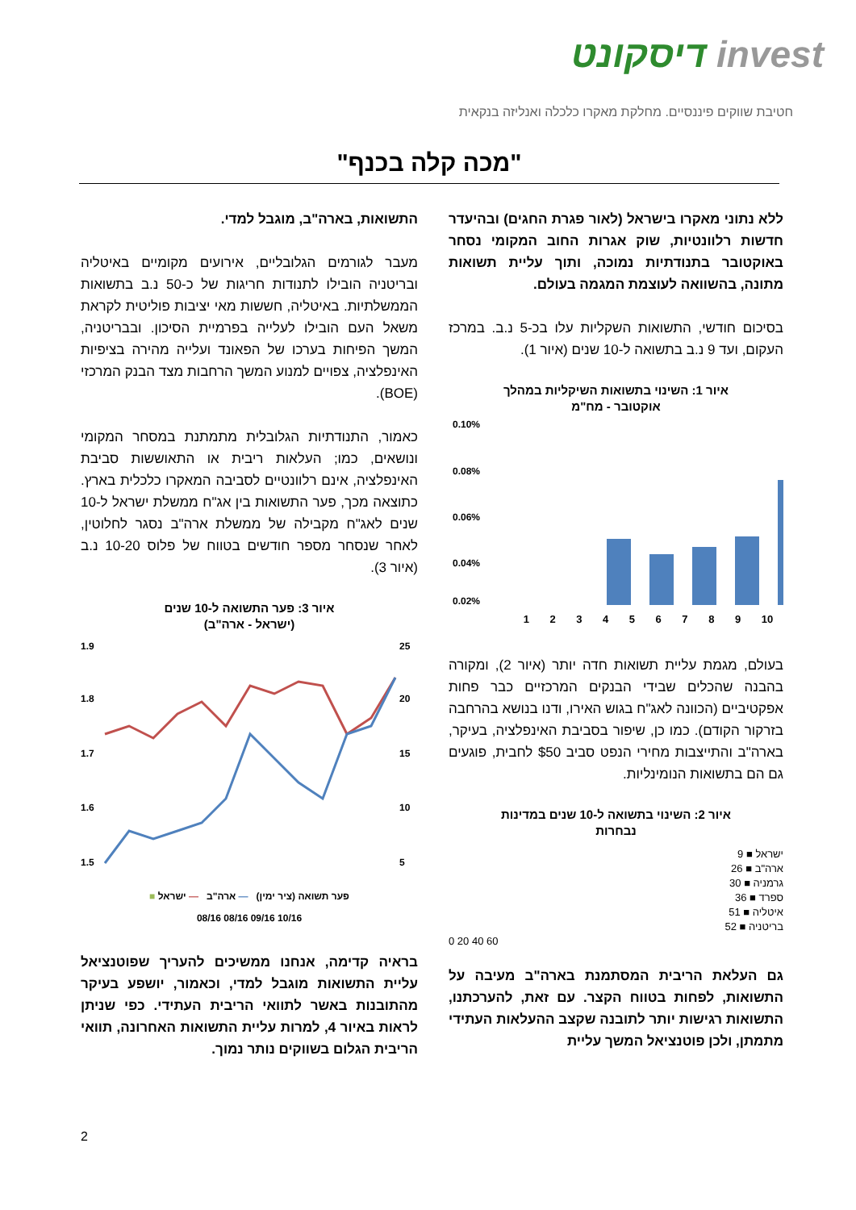invest דיסקונט
חטיבת שווקים פיננסיים. מחלקת מאקרו כלכלה ואנליזה בנקאית
"מכה קלה בכנף"
ללא נתוני מאקרו בישראל (לאור פגרת החגים) ובהיעדר חדשות רלוונטיות, שוק אגרות החוב המקומי נסחר באוקטובר בתנודתיות נמוכה, ותוך עליית תשואות מתונה, בהשוואה לעוצמת המגמה בעולם.
בסיכום חודשי, התשואות השקליות עלו בכ-5 נ.ב. במרכז העקום, ועד 9 נ.ב בתשואה ל-10 שנים (איור 1).
איור 1: השינוי בתשואות השיקליות במהלך
אוקטובר - מח"מ
0.10%
0.08%
0.06%
0.04%
0.02%
1 2 3 4 5 6 7 8 9 10
בעולם, מגמת עליית תשואות חדה יותר (איור 2), ומקורה בהבנה שהכלים שבידי הבנקים המרכזיים כבר פחות אפקטיביים (הכוונה לאג"ח בגוש האירו, ודנו בנושא בהרחבה בזרקור הקודם). כמו כן, שיפור בסביבת האינפלציה, בעיקר, בארה"ב והתייצבות מחירי הנפט סביב $50 לחבית, פוגעים גם הם בתשואות הנומינליות.
איור 2: השינוי בתשואה ל-10 שנים במדינות
נבחרות
ישראל ■ 9
ארה"ב ■ 26
גרמניה ■ 30
ספרד ■ 36
איטליה ■ 51
בריטניה ■ 52
0 20 40 60
גם העלאת הריבית המסתמנת בארה"ב מעיבה על התשואות, לפחות בטווח הקצר. עם זאת, להערכתנו, התשואות רגישות יותר לתובנה שקצב ההעלאות העתידי מתמתן, ולכן פוטנציאל המשך עליית
התשואות, בארה"ב, מוגבל למדי.
מעבר לגורמים הגלובליים, אירועים מקומיים באיטליה ובריטניה הובילו לתנודות חריגות של כ-50 נ.ב בתשואות הממשלתיות. באיטליה, חששות מאי יציבות פוליטית לקראת משאל העם הובילו לעלייה בפרמיית הסיכון. ובבריטניה, המשך הפיחות בערכו של הפאונד ועלייה מהירה בציפיות האינפלציה, צפויים למנוע המשך הרחבות מצד הבנק המרכזי (BOE).
כאמור, התנודתיות הגלובלית מתמתנת במסחר המקומי ונושאים, כמו; העלאות ריבית או התאוששות סביבת האינפלציה, אינם רלוונטיים לסביבה המאקרו כלכלית בארץ. כתוצאה מכך, פער התשואות בין אג"ח ממשלת ישראל ל-10 שנים לאג"ח מקבילה של ממשלת ארה"ב נסגר לחלוטין, לאחר שנסחר מספר חודשים בטווח של פלוס 10-20 נ.ב (איור 3).
איור 3: פער התשואה ל-10 שנים
(ישראל - ארה"ב)
1.9
1.8
1.7
1.6
1.5
25
20
15
10
5
■ פער תשואה (ציר ימין) — ארה"ב — ישראל
08/16 08/16 09/16 10/16
בראיה קדימה, אנחנו ממשיכים להעריך שפוטנציאל עליית התשואות מוגבל למדי, וכאמור, יושפע בעיקר מהתובנות באשר לתוואי הריבית העתידי. כפי שניתן לראות באיור 4, למרות עליית התשואות האחרונה, תוואי הריבית הגלום בשווקים נותר נמוך.
2